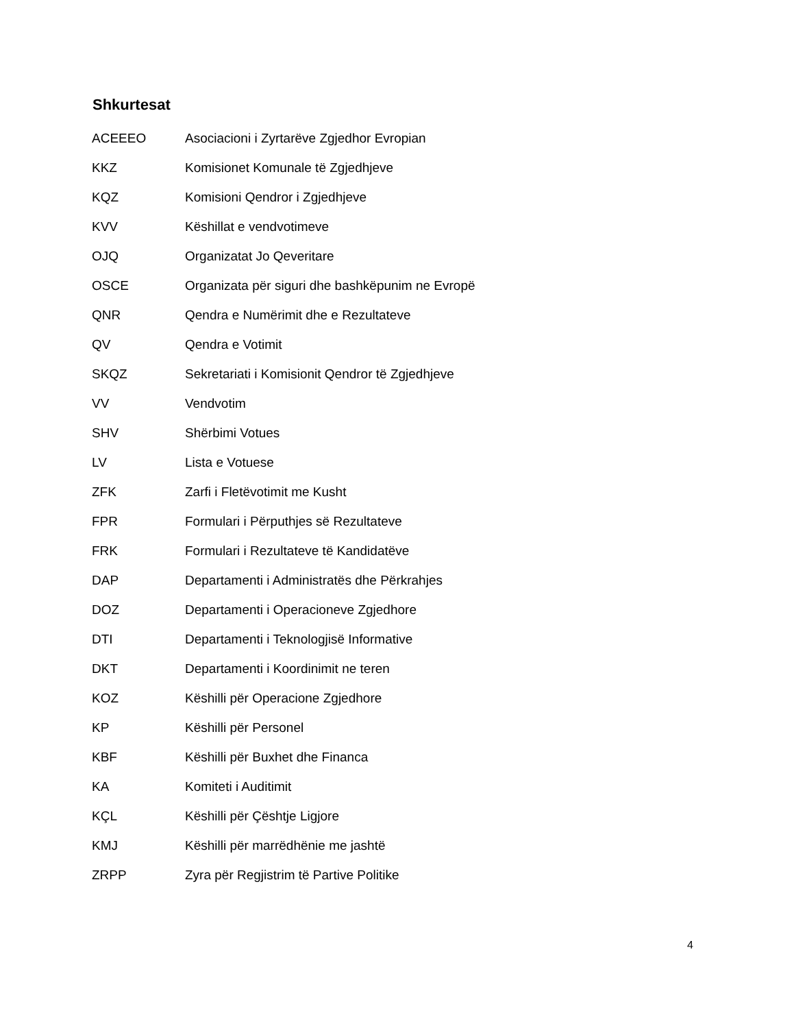Shkurtesat
| ACEEEO | Asociacioni i Zyrtarëve Zgjedhor Evropian |
| KKZ | Komisionet Komunale të Zgjedhjeve |
| KQZ | Komisioni Qendror i Zgjedhjeve |
| KVV | Këshillat e vendvotimeve |
| OJQ | Organizatat Jo Qeveritare |
| OSCE | Organizata për siguri dhe bashkëpunim ne Evropë |
| QNR | Qendra e Numërimit dhe e Rezultateve |
| QV | Qendra e Votimit |
| SKQZ | Sekretariati i Komisionit Qendror të Zgjedhjeve |
| VV | Vendvotim |
| SHV | Shërbimi Votues |
| LV | Lista e Votuese |
| ZFK | Zarfi i Fletëvotimit me Kusht |
| FPR | Formulari i Përputhjes së Rezultateve |
| FRK | Formulari i Rezultateve të Kandidatëve |
| DAP | Departamenti i Administratës dhe Përkrahjes |
| DOZ | Departamenti i Operacioneve Zgjedhore |
| DTI | Departamenti i Teknologjisë Informative |
| DKT | Departamenti i Koordinimit ne teren |
| KOZ | Këshilli për Operacione Zgjedhore |
| KP | Këshilli për Personel |
| KBF | Këshilli për Buxhet dhe Financa |
| KA | Komiteti i Auditimit |
| KÇL | Këshilli për Çështje Ligjore |
| KMJ | Këshilli për marrëdhënie me jashtë |
| ZRPP | Zyra për Regjistrim të Partive Politike |
4